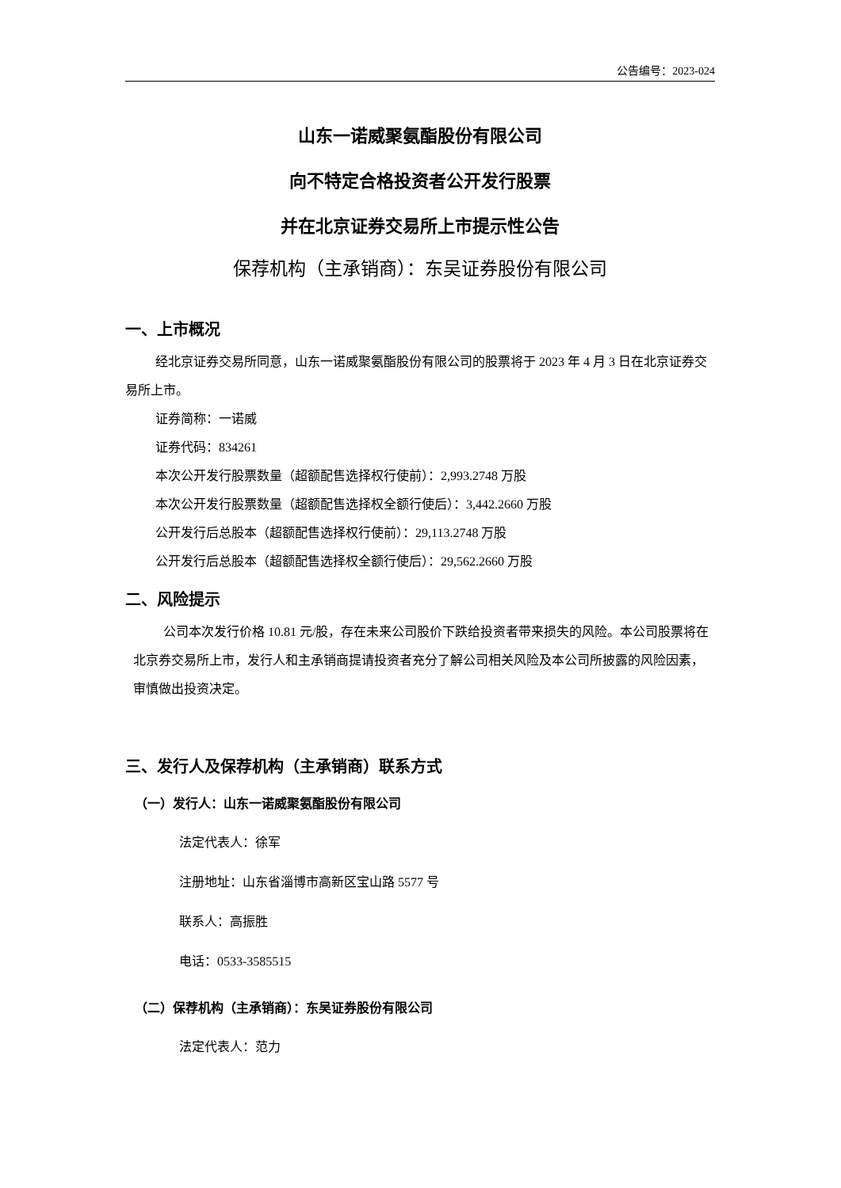公告编号：2023-024
山东一诺威聚氨酯股份有限公司
向不特定合格投资者公开发行股票
并在北京证券交易所上市提示性公告
保荐机构（主承销商）：东吴证券股份有限公司
一、上市概况
经北京证券交易所同意，山东一诺威聚氨酯股份有限公司的股票将于 2023 年 4 月 3 日在北京证券交易所上市。
证券简称：一诺威
证券代码：834261
本次公开发行股票数量（超额配售选择权行使前）：2,993.2748 万股
本次公开发行股票数量（超额配售选择权全额行使后）：3,442.2660 万股
公开发行后总股本（超额配售选择权行使前）：29,113.2748 万股
公开发行后总股本（超额配售选择权全额行使后）：29,562.2660 万股
二、风险提示
公司本次发行价格 10.81 元/股，存在未来公司股价下跌给投资者带来损失的风险。本公司股票将在北京券交易所上市，发行人和主承销商提请投资者充分了解公司相关风险及本公司所披露的风险因素，审慎做出投资决定。
三、发行人及保荐机构（主承销商）联系方式
（一）发行人：山东一诺威聚氨酯股份有限公司
法定代表人：徐军
注册地址：山东省淄博市高新区宝山路 5577 号
联系人：高振胜
电话：0533-3585515
（二）保荐机构（主承销商）：东吴证券股份有限公司
法定代表人：范力